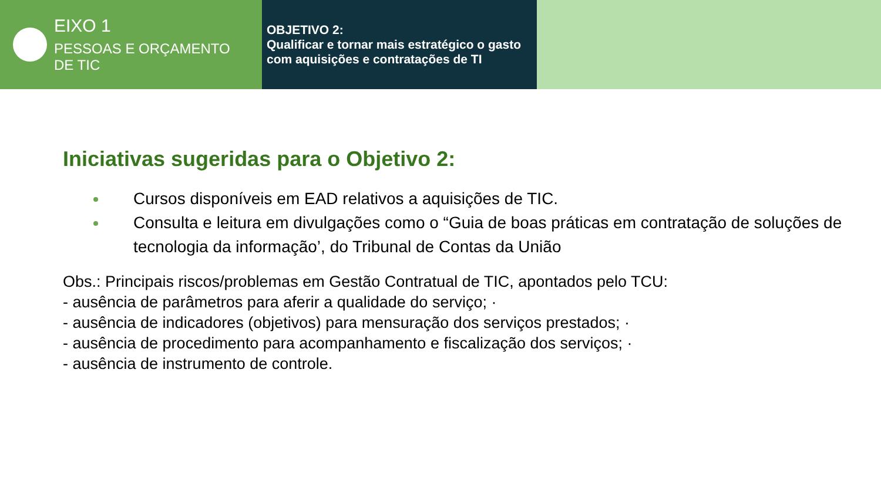EIXO 1
PESSOAS E ORÇAMENTO
DE TIC
OBJETIVO 2:
Qualificar e tornar mais estratégico o gasto com aquisições e contratações de TI
Iniciativas sugeridas para o Objetivo 2:
Cursos disponíveis em EAD relativos a aquisições de TIC.
Consulta e leitura em divulgações como o “Guia de boas práticas em contratação de soluções de tecnologia da informação’, do Tribunal de Contas da União
Obs.: Principais riscos/problemas em Gestão Contratual de TIC, apontados pelo TCU:
- ausência de parâmetros para aferir a qualidade do serviço; ·
- ausência de indicadores (objetivos) para mensuração dos serviços prestados; ·
- ausência de procedimento para acompanhamento e fiscalização dos serviços; ·
- ausência de instrumento de controle.